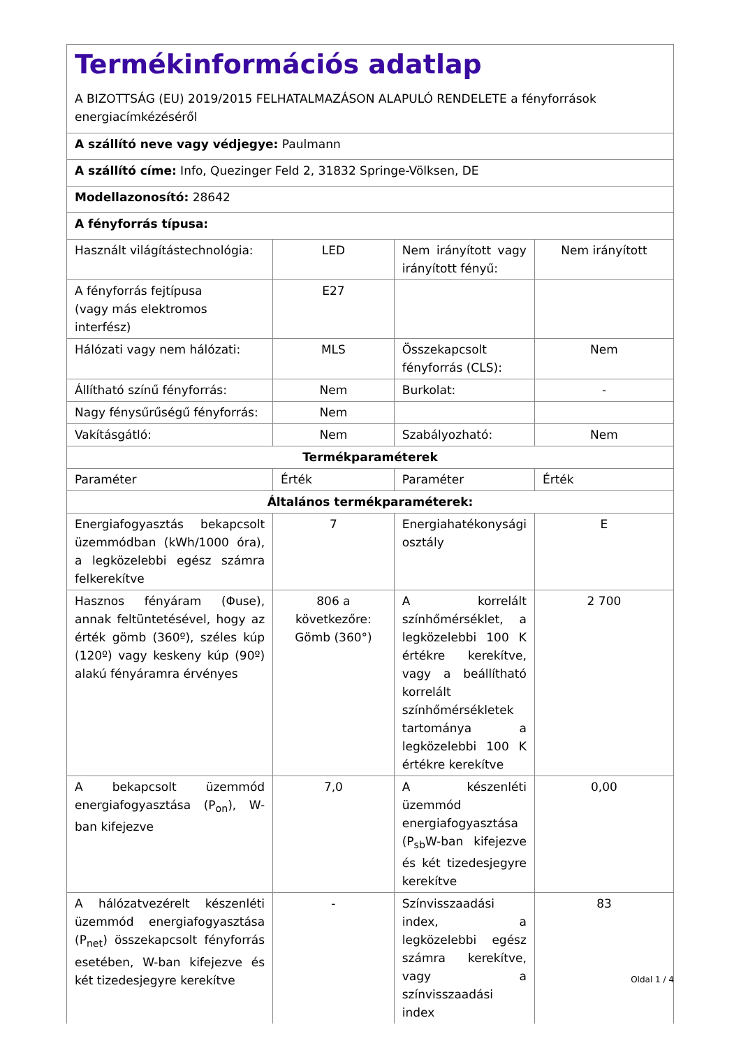| Termékinformációs adatlap A BIZOTTSÁG (EU) 2019/2015 FELHATALMAZÁSON ALAPULÓ RENDELETE a fényforrások energiacímkézéséről | | | |
| A szállító neve vagy védjegye: Paulmann | | | |
| A szállító címe: Info, Quezinger Feld 2, 31832 Springe-Völksen, DE | | | |
| Modellazonosító: 28642 | | | |
| A fényforrás típusa: | | | |
| Használt világítástechnológia: | LED | Nem irányított vagy irányított fényű: | Nem irányított |
| A fényforrás fejtípusa (vagy más elektromos interfész) | E27 | | |
| Hálózati vagy nem hálózati: | MLS | Összekapcsolt fényforrás (CLS): | Nem |
| Állítható színű fényforrás: | Nem | Burkolat: | - |
| Nagy fénysűrűségű fényforrás: | Nem | | |
| Vakításgátló: | Nem | Szabályozható: | Nem |
| Termékparaméterek | | | |
| Paraméter | Érték | Paraméter | Érték |
| Általános termékparaméterek: | | | |
| Energiafogyasztás bekapcsolt üzemmódban (kWh/1000 óra), a legközelebbi egész számra felkerekítve | 7 | Energiahatékonysági osztály | E |
| Hasznos fényáram (Φuse), annak feltüntetésével, hogy az érték gömb (360º), széles kúp (120º) vagy keskeny kúp (90º) alakú fényáramra érvényes | 806 a következőre: Gömb (360°) | A korrelált színhőmérséklet, a legközelebbi 100 K értékre kerekítve, vagy a beállítható korrelált színhőmérsékletek tartománya a legközelebbi 100 K értékre kerekítve | 2 700 |
| A bekapcsolt üzemmód energiafogyasztása (P<sub>on</sub>), W-ban kifejezve | 7,0 | A készenléti üzemmód energiafogyasztása (P<sub>sb</sub>W-ban kifejezve és két tizedesjegyre kerekítve | 0,00 |
| A hálózatvezérelt készenléti üzemmód energiafogyasztása (P<sub>net</sub>) összekapcsolt fényforrás esetében, W-ban kifejezve és két tizedesjegyre kerekítve | - | Színvisszaadási index, a legközelebbi egész számra kerekítve, vagy a színvisszaadási index | 83 |
Oldal 1 / 4